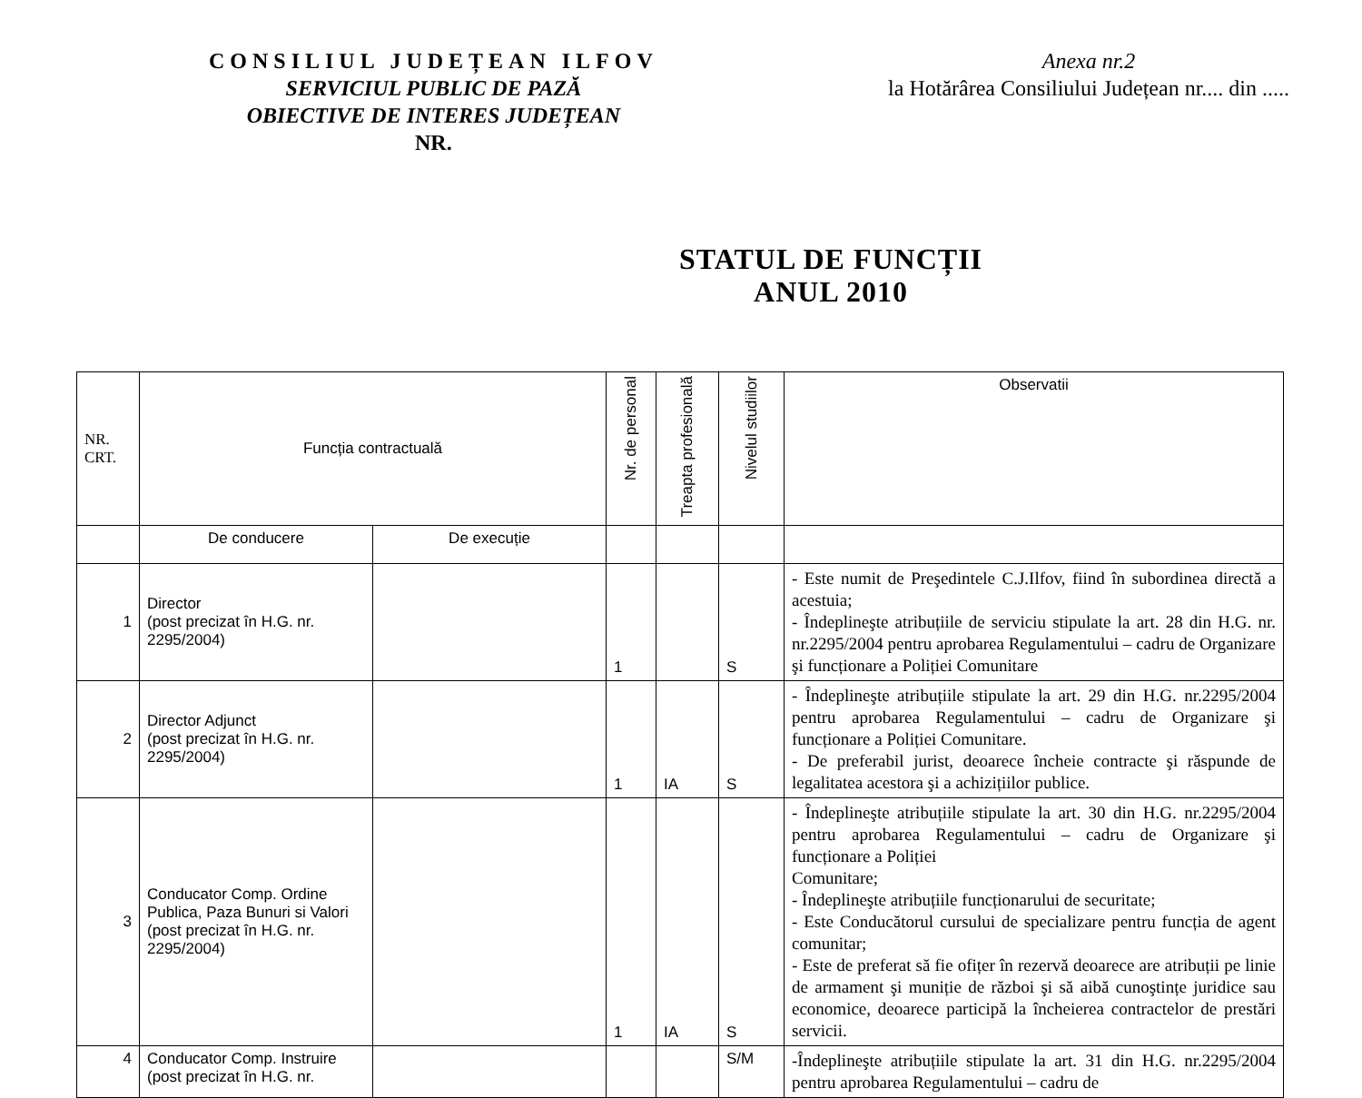CONSILIUL JUDEȚEAN ILFOV
SERVICIUL PUBLIC DE PAZĂ
OBIECTIVE DE INTERES JUDEȚEAN
NR.
Anexa nr.2
la Hotărârea Consiliului Județean nr.... din .....
STATUL DE FUNCȚII
ANUL 2010
| NR. CRT. | Funcția contractuală | | Nr. de personal | Treapta profesională | Nivelul studiilor | Observatii |
| --- | --- | --- | --- | --- | --- | --- |
| | De conducere | De execuție | | | | |
| 1 | Director (post precizat în H.G. nr. 2295/2004) | | 1 | | S | - Este numit de Preşedintele C.J.Ilfov, fiind în subordinea directă a acestuia; - Îndeplineşte atribuțiile de serviciu stipulate la art. 28 din H.G. nr. nr.2295/2004 pentru aprobarea Regulamentului – cadru de Organizare şi funcționare a Poliției Comunitare |
| 2 | Director Adjunct (post precizat în H.G. nr. 2295/2004) | | 1 | IA | S | - Îndeplineşte atribuțiile stipulate la art. 29 din H.G. nr.2295/2004 pentru aprobarea Regulamentului – cadru de Organizare şi funcționare a Poliției Comunitare. - De preferabil jurist, deoarece încheie contracte şi răspunde de legalitatea acestora şi a achizițiilor publice. |
| 3 | Conducator Comp. Ordine Publica, Paza Bunuri si Valori (post precizat în H.G. nr. 2295/2004) | | 1 | IA | S | - Îndeplineşte atribuțiile stipulate la art. 30 din H.G. nr.2295/2004 pentru aprobarea Regulamentului – cadru de Organizare şi funcționare a Poliției Comunitare; - Îndeplineşte atribuțiile funcționarului de securitate; - Este Conducătorul cursului de specializare pentru funcția de agent comunitar; - Este de preferat să fie ofițer în rezervă deoarece are atribuții pe linie de armament şi muniție de război şi să aibă cunoştințe juridice sau economice, deoarece participă la încheierea contractelor de prestări servicii. |
| 4 | Conducator Comp. Instruire (post precizat în H.G. nr. | | | | S/M | -Îndeplineşte atribuțiile stipulate la art. 31 din H.G. nr.2295/2004 pentru aprobarea Regulamentului – cadru de |